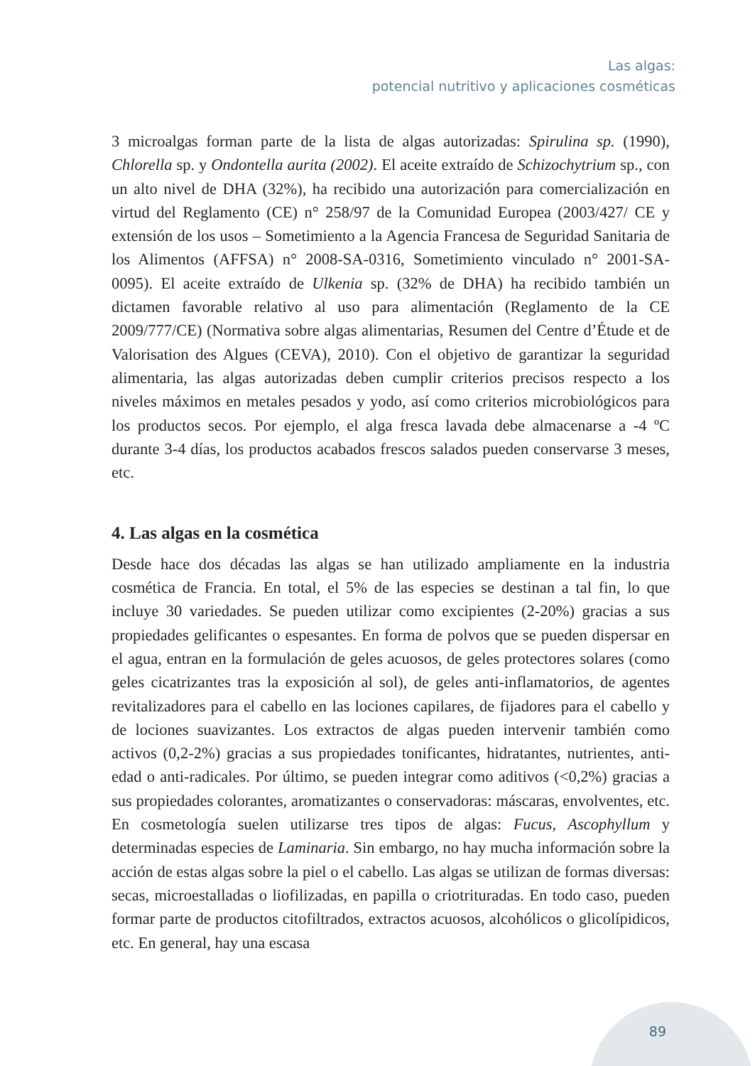Las algas:
potencial nutritivo y aplicaciones cosméticas
3 microalgas forman parte de la lista de algas autorizadas: Spirulina sp. (1990), Chlorella sp. y Ondontella aurita (2002). El aceite extraído de Schizochytrium sp., con un alto nivel de DHA (32%), ha recibido una autorización para comercialización en virtud del Reglamento (CE) n° 258/97 de la Comunidad Europea (2003/427/ CE y extensión de los usos – Sometimiento a la Agencia Francesa de Seguridad Sanitaria de los Alimentos (AFFSA) n° 2008-SA-0316, Sometimiento vinculado n° 2001-SA-0095). El aceite extraído de Ulkenia sp. (32% de DHA) ha recibido también un dictamen favorable relativo al uso para alimentación (Reglamento de la CE 2009/777/CE) (Normativa sobre algas alimentarias, Resumen del Centre d’Étude et de Valorisation des Algues (CEVA), 2010). Con el objetivo de garantizar la seguridad alimentaria, las algas autorizadas deben cumplir criterios precisos respecto a los niveles máximos en metales pesados y yodo, así como criterios microbiológicos para los productos secos. Por ejemplo, el alga fresca lavada debe almacenarse a -4 ºC durante 3-4 días, los productos acabados frescos salados pueden conservarse 3 meses, etc.
4. Las algas en la cosmética
Desde hace dos décadas las algas se han utilizado ampliamente en la industria cosmética de Francia. En total, el 5% de las especies se destinan a tal fin, lo que incluye 30 variedades. Se pueden utilizar como excipientes (2-20%) gracias a sus propiedades gelificantes o espesantes. En forma de polvos que se pueden dispersar en el agua, entran en la formulación de geles acuosos, de geles protectores solares (como geles cicatrizantes tras la exposición al sol), de geles anti-inflamatorios, de agentes revitalizadores para el cabello en las lociones capilares, de fijadores para el cabello y de lociones suavizantes. Los extractos de algas pueden intervenir también como activos (0,2-2%) gracias a sus propiedades tonificantes, hidratantes, nutrientes, anti-edad o anti-radicales. Por último, se pueden integrar como aditivos (<0,2%) gracias a sus propiedades colorantes, aromatizantes o conservadoras: máscaras, envolventes, etc. En cosmetología suelen utilizarse tres tipos de algas: Fucus, Ascophyllum y determinadas especies de Laminaria. Sin embargo, no hay mucha información sobre la acción de estas algas sobre la piel o el cabello. Las algas se utilizan de formas diversas: secas, microestalladas o liofilizadas, en papilla o criotrituradas. En todo caso, pueden formar parte de productos citofiltrados, extractos acuosos, alcohólicos o glicolípidicos, etc. En general, hay una escasa
89